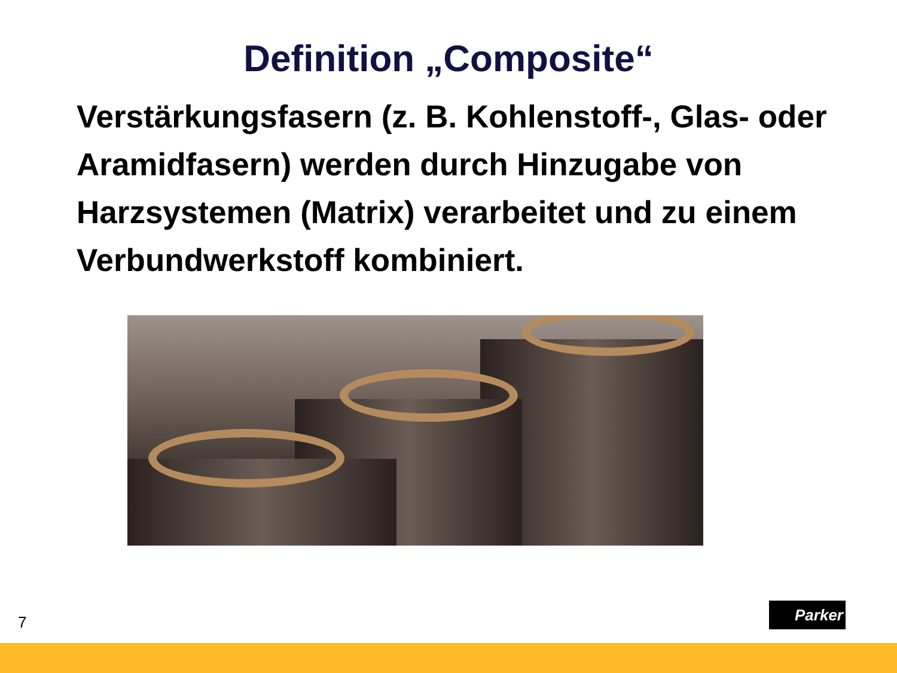Definition „Composite“
Verstärkungsfasern (z. B. Kohlenstoff-, Glas- oder Aramidfasern) werden durch Hinzugabe von Harzsystemen (Matrix) verarbeitet und zu einem Verbundwerkstoff kombiniert.
7
Parker